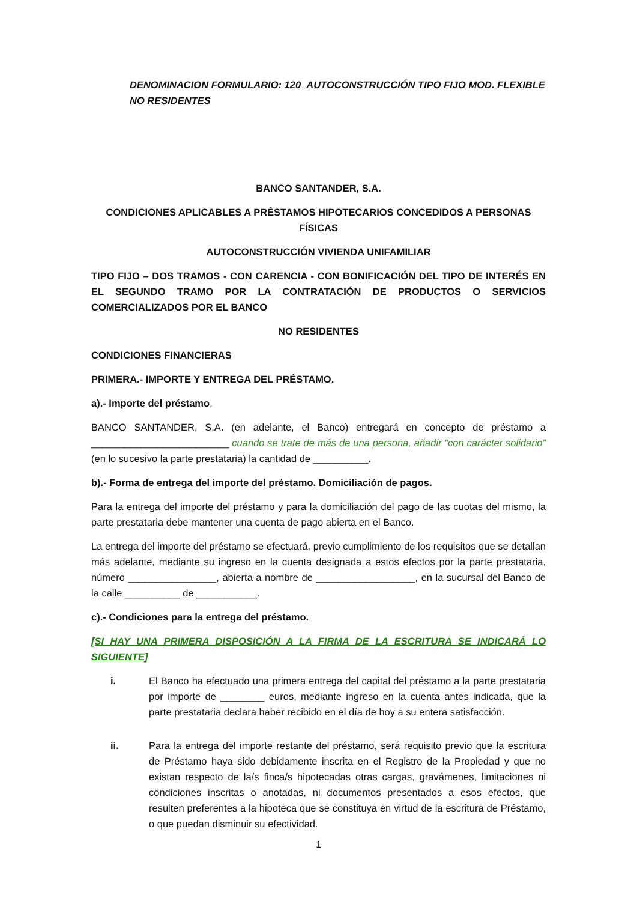DENOMINACION FORMULARIO: 120_AUTOCONSTRUCCIÓN TIPO FIJO MOD. FLEXIBLE
NO RESIDENTES
BANCO SANTANDER, S.A.
CONDICIONES APLICABLES A PRÉSTAMOS HIPOTECARIOS CONCEDIDOS A PERSONAS FÍSICAS
AUTOCONSTRUCCIÓN VIVIENDA UNIFAMILIAR
TIPO FIJO – DOS TRAMOS - CON CARENCIA - CON BONIFICACIÓN DEL TIPO DE INTERÉS EN EL SEGUNDO TRAMO POR LA CONTRATACIÓN DE PRODUCTOS O SERVICIOS COMERCIALIZADOS POR EL BANCO
NO RESIDENTES
CONDICIONES FINANCIERAS
PRIMERA.- IMPORTE Y ENTREGA DEL PRÉSTAMO.
a).- Importe del préstamo.
BANCO SANTANDER, S.A. (en adelante, el Banco) entregará en concepto de préstamo a _________________________ cuando se trate de más de una persona, añadir “con carácter solidario” (en lo sucesivo la parte prestataria) la cantidad de __________.
b).- Forma de entrega del importe del préstamo. Domiciliación de pagos.
Para la entrega del importe del préstamo y para la domiciliación del pago de las cuotas del mismo, la parte prestataria debe mantener una cuenta de pago abierta en el Banco.
La entrega del importe del préstamo se efectuará, previo cumplimiento de los requisitos que se detallan más adelante, mediante su ingreso en la cuenta designada a estos efectos por la parte prestataria, número ________________, abierta a nombre de __________________, en la sucursal del Banco de la calle __________ de ___________.
c).- Condiciones para la entrega del préstamo.
[SI HAY UNA PRIMERA DISPOSICIÓN A LA FIRMA DE LA ESCRITURA SE INDICARÁ LO SIGUIENTE]
i. El Banco ha efectuado una primera entrega del capital del préstamo a la parte prestataria por importe de ________ euros, mediante ingreso en la cuenta antes indicada, que la parte prestataria declara haber recibido en el día de hoy a su entera satisfacción.
ii. Para la entrega del importe restante del préstamo, será requisito previo que la escritura de Préstamo haya sido debidamente inscrita en el Registro de la Propiedad y que no existan respecto de la/s finca/s hipotecadas otras cargas, gravámenes, limitaciones ni condiciones inscritas o anotadas, ni documentos presentados a esos efectos, que resulten preferentes a la hipoteca que se constituya en virtud de la escritura de Préstamo, o que puedan disminuir su efectividad.
1